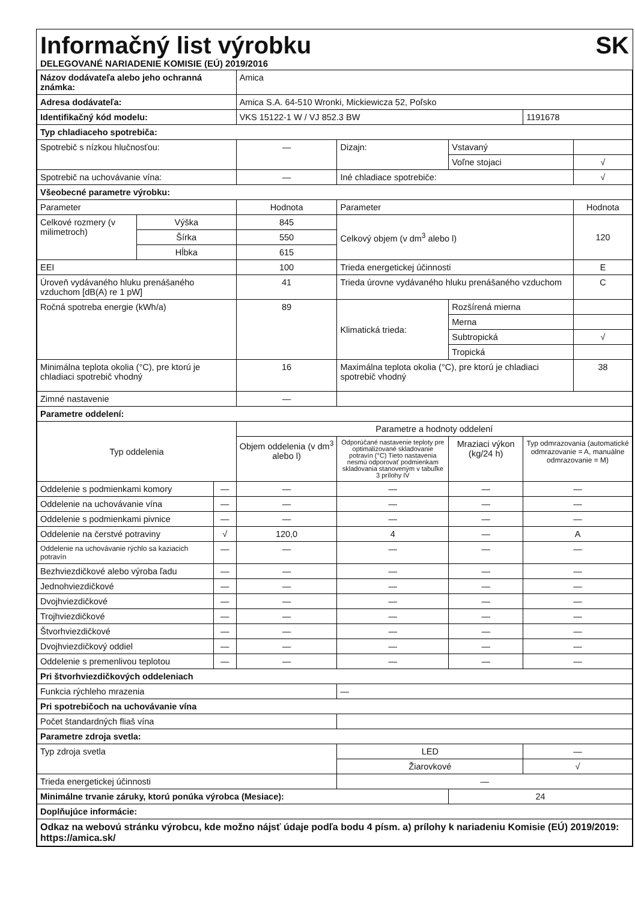Informačný list výrobku SK
DELEGOVANÉ NARIADENIE KOMISIE (EÚ) 2019/2016
| Názov dodávateľa alebo jeho ochranná známka: | | | Amica | | | | |
| Adresa dodávateľa: | | | Amica S.A. 64-510 Wronki, Mickiewicza 52, Poľsko | | | | |
| Identifikačný kód modelu: | | | VKS 15122-1 W / VJ 852.3 BW | | | 1191678 | |
| Typ chladiaceho spotrebiča: | | | | | | | |
| Spotrebič s nízkou hlučnosťou: | | | — | Dizajn: | Vstavaný | | |
| | | | | | Voľne stojaci | | √ |
| Spotrebič na uchovávanie vína: | | | — | Iné chladiace spotrebiče: | | | √ |
| Všeobecné parametre výrobku: | | | | | | | |
| Parameter | | | Hodnota | Parameter | | | Hodnota |
| Celkové rozmery (v milimetroch) | Výška | | 845 | Celkový objem (v dm<sup>3</sup> alebo l) | | | 120 |
| | Šírka | | 550 | | | | |
| | Hĺbka | | 615 | | | | |
| EEI | | | 100 | Trieda energetickej účinnosti | | | E |
| Úroveň vydávaného hluku prenášaného vzduchom [dB(A) re 1 pW] | | | 41 | Trieda úrovne vydávaného hluku prenášaného vzduchom | | | C |
| Ročná spotreba energie (kWh/a) | | | 89 | Klimatická trieda: | Rozšírená mierna | | |
| | | | | | Merna | | |
| | | | | | Subtropická | | √ |
| | | | | | Tropická | | |
| Minimálna teplota okolia (°C), pre ktorú je chladiaci spotrebič vhodný | | | 16 | Maximálna teplota okolia (°C), pre ktorú je chladiaci spotrebič vhodný | | | 38 |
| Zimné nastavenie | | | — | | | | |
| Parametre oddelení: | | | | | | | |
| Typ oddelenia | | | Parametre a hodnoty oddelení | | | | |
| | | | Objem oddelenia (v dm<sup>3</sup> alebo l) | Odporúčané nastavenie teploty pre optimalizované skladovanie potravín (°C) Tieto nastavenia nesmú odporovať podmienkam skladovania stanoveným v tabuľke 3 prílohy IV | Mraziaci výkon (kg/24 h) | Typ odmrazovania (automatické odmrazovanie = A, manuálne odmrazovanie = M) | |
| Oddelenie s podmienkami komory | | — | — | — | — | — | |
| Oddelenie na uchovávanie vína | | — | — | — | — | — | |
| Oddelenie s podmienkami pivnice | | — | — | — | — | — | |
| Oddelenie na čerstvé potraviny | | √ | 120,0 | 4 | — | A | |
| Oddelenie na uchovávanie rýchlo sa kaziacich potravín | | — | — | — | — | — | |
| Bezhviezdičkové alebo výroba ľadu | | — | — | — | — | — | |
| Jednohviezdičkové | | — | — | — | — | — | |
| Dvojhviezdičkové | | — | — | — | — | — | |
| Trojhviezdičkové | | — | — | — | — | — | |
| Štvorhviezdičkové | | — | — | — | — | — | |
| Dvojhviezdičkový oddiel | | — | — | — | — | — | |
| Oddelenie s premenlivou teplotou | | — | — | — | — | — | |
| Pri štvorhviezdičkových oddeleniach | | | | | | | |
| Funkcia rýchleho mrazenia | | | | — | | | |
| Pri spotrebičoch na uchovávanie vína | | | | | | | |
| Počet štandardných fliaš vína | | | | | | | |
| Parametre zdroja svetla: | | | | | | | |
| Typ zdroja svetla | | | | LED | | — | |
| | | | | Žiarovkové | | √ | |
| Trieda energetickej účinnosti | | | | — | | | |
| Minimálne trvanie záruky, ktorú ponúka výrobca (Mesiace): | | | | | 24 | | |
| Doplňujúce informácie: | | | | | | | |
| Odkaz na webovú stránku výrobcu, kde možno nájsť údaje podľa bodu 4 písm. a) prílohy k nariadeniu Komisie (EÚ) 2019/2019: https://amica.sk/ | | | | | | | |